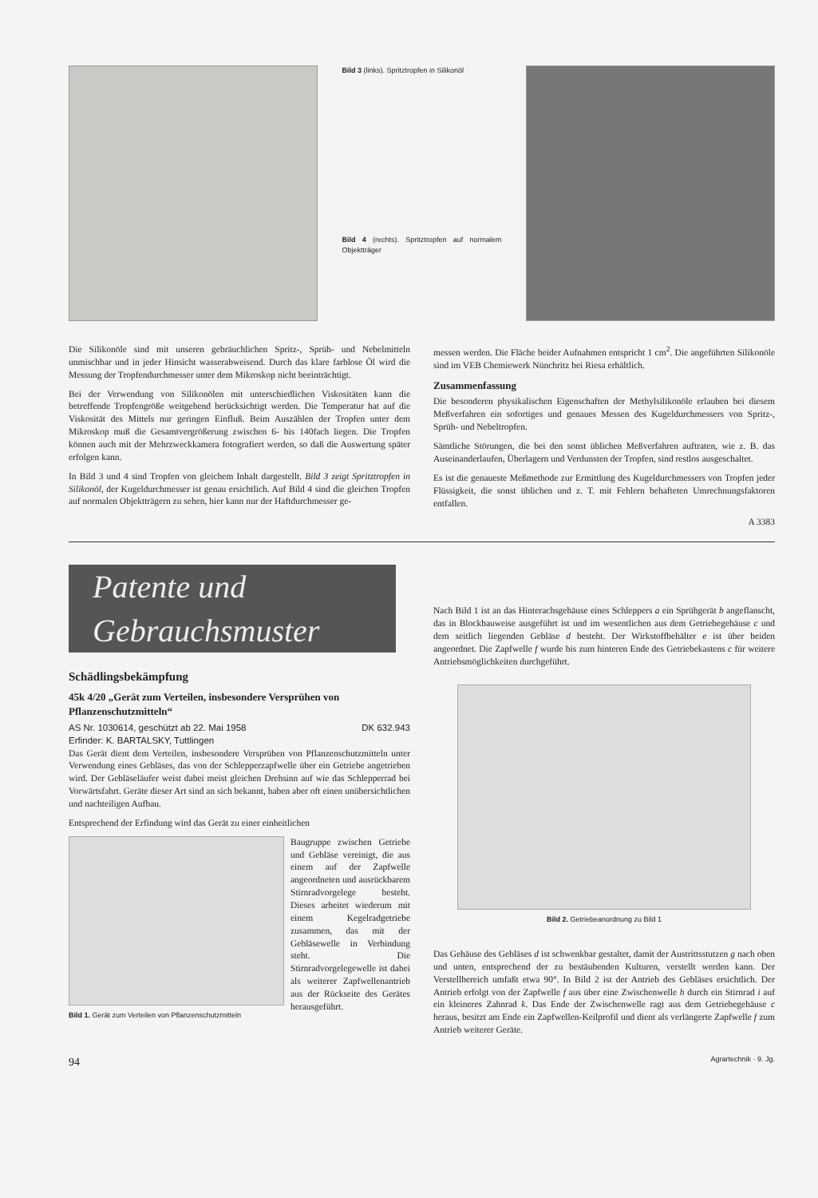Bild 3 (links). Spritztropfen in Silikonöl
Bild 4 (rechts). Spritztropfen auf normalem Objektträger
Die Silikonöle sind mit unseren gebräuchlichen Spritz-, Sprüh- und Nebelmitteln unmischbar und in jeder Hinsicht wasserabweisend. Durch das klare farblose Öl wird die Messung der Tropfendurchmesser unter dem Mikroskop nicht beeinträchtigt.
Bei der Verwendung von Silikonölen mit unterschiedlichen Viskositäten kann die betreffende Tropfengröße weitgehend berücksichtigt werden. Die Temperatur hat auf die Viskosität des Mittels nur geringen Einfluß. Beim Auszählen der Tropfen unter dem Mikroskop muß die Gesamtvergrößerung zwischen 6- bis 140fach liegen. Die Tropfen können auch mit der Mehrzweckkamera fotografiert werden, so daß die Auswertung später erfolgen kann.
In Bild 3 und 4 sind Tropfen von gleichem Inhalt dargestellt. Bild 3 zeigt Spritztropfen in Silikonöl, der Kugeldurchmesser ist genau ersichtlich. Auf Bild 4 sind die gleichen Tropfen auf normalen Objektträgern zu sehen, hier kann nur der Haftdurchmesser ge-
messen werden. Die Fläche beider Aufnahmen entspricht 1 cm<sup>2</sup>. Die angeführten Silikonöle sind im VEB Chemiewerk Nünchritz bei Riesa erhältlich.
Zusammenfassung
Die besonderen physikalischen Eigenschaften der Methylsilikonöle erlauben bei diesem Meßverfahren ein sofortiges und genaues Messen des Kugeldurchmessers von Spritz-, Sprüh- und Nebeltropfen.
Sämtliche Störungen, die bei den sonst üblichen Meßverfahren auftraten, wie z. B. das Auseinanderlaufen, Überlagern und Verdunsten der Tropfen, sind restlos ausgeschaltet.
Es ist die genaueste Meßmethode zur Ermittlung des Kugeldurchmessers von Tropfen jeder Flüssigkeit, die sonst üblichen und z. T. mit Fehlern behafteten Umrechnungsfaktoren entfallen.
A 3383
Patente und Gebrauchsmuster
Schädlingsbekämpfung
45k 4/20 „Gerät zum Verteilen, insbesondere Versprühen von Pflanzenschutzmitteln“
AS Nr. 1030614, geschützt ab 22. Mai 1958 DK 632.943
Erfinder: K. BARTALSKY, Tuttlingen
Das Gerät dient dem Verteilen, insbesondere Versprühen von Pflanzenschutzmitteln unter Verwendung eines Gebläses, das von der Schlepperzapfwelle über ein Getriebe angetrieben wird. Der Gebläseläufer weist dabei meist gleichen Drehsinn auf wie das Schlepperrad bei Vorwärtsfahrt. Geräte dieser Art sind an sich bekannt, haben aber oft einen unübersichtlichen und nachteiligen Aufbau.
Entsprechend der Erfindung wird das Gerät zu einer einheitlichen
Bild 1. Gerät zum Verteilen von Pflanzenschutzmitteln
Baugruppe zwischen Getriebe und Gebläse vereinigt, die aus einem auf der Zapfwelle angeordneten und ausrückbarem Stirnradvorgelege besteht. Dieses arbeitet wiederum mit einem Kegelradgetriebe zusammen, das mit der Gebläsewelle in Verbindung steht. Die Stirnradvorgelegewelle ist dabei als weiterer Zapfwellenantrieb aus der Rückseite des Gerätes herausgeführt.
Nach Bild 1 ist an das Hinterachsgehäuse eines Schleppers a ein Sprühgerät b angeflanscht, das in Blockbauweise ausgeführt ist und im wesentlichen aus dem Getriebegehäuse c und dem seitlich liegenden Gebläse d besteht. Der Wirkstoffbehälter e ist über beiden angeordnet. Die Zapfwelle f wurde bis zum hinteren Ende des Getriebekastens c für weitere Antriebsmöglichkeiten durchgeführt.
Bild 2. Getriebeanordnung zu Bild 1
Das Gehäuse des Gebläses d ist schwenkbar gestaltet, damit der Austrittsstutzen g nach oben und unten, entsprechend der zu bestäubenden Kulturen, verstellt werden kann. Der Verstellbereich umfaßt etwa 90°. In Bild 2 ist der Antrieb des Gebläses ersichtlich. Der Antrieb erfolgt von der Zapfwelle f aus über eine Zwischenwelle h durch ein Stirnrad i auf ein kleineres Zahnrad k. Das Ende der Zwischenwelle ragt aus dem Getriebegehäuse c heraus, besitzt am Ende ein Zapfwellen-Keilprofil und dient als verlängerte Zapfwelle f zum Antrieb weiterer Geräte.
94 Agrartechnik · 9. Jg.